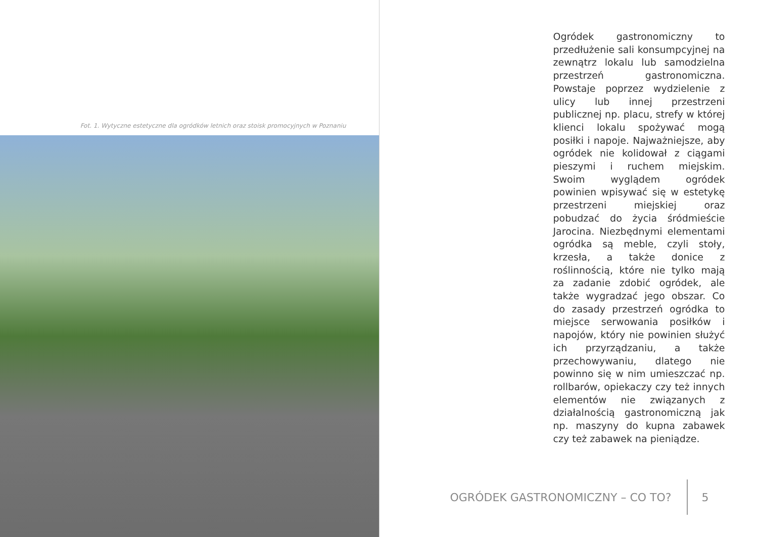Fot. 1. Wytyczne estetyczne dla ogródków letnich oraz stoisk promocyjnych w Poznaniu
Ogródek gastronomiczny to przedłużenie sali konsumpcyjnej na zewnątrz lokalu lub samodzielna przestrzeń gastronomiczna. Powstaje poprzez wydzielenie z ulicy lub innej przestrzeni publicznej np. placu, strefy w której klienci lokalu spożywać mogą posiłki i napoje. Najważniejsze, aby ogródek nie kolidował z ciągami pieszymi i ruchem miejskim. Swoim wyglądem ogródek powinien wpisywać się w estetykę przestrzeni miejskiej oraz pobudzać do życia śródmieście Jarocina. Niezbędnymi elementami ogródka są meble, czyli stoły, krzesła, a także donice z roślinnością, które nie tylko mają za zadanie zdobić ogródek, ale także wygradzać jego obszar. Co do zasady przestrzeń ogródka to miejsce serwowania posiłków i napojów, który nie powinien służyć ich przyrządzaniu, a także przechowywaniu, dlatego nie powinno się w nim umieszczać np. rollbarów, opiekaczy czy też innych elementów nie związanych z działalnością gastronomiczną jak np. maszyny do kupna zabawek czy też zabawek na pieniądze.
OGRÓDEK GASTRONOMICZNY – CO TO?
5